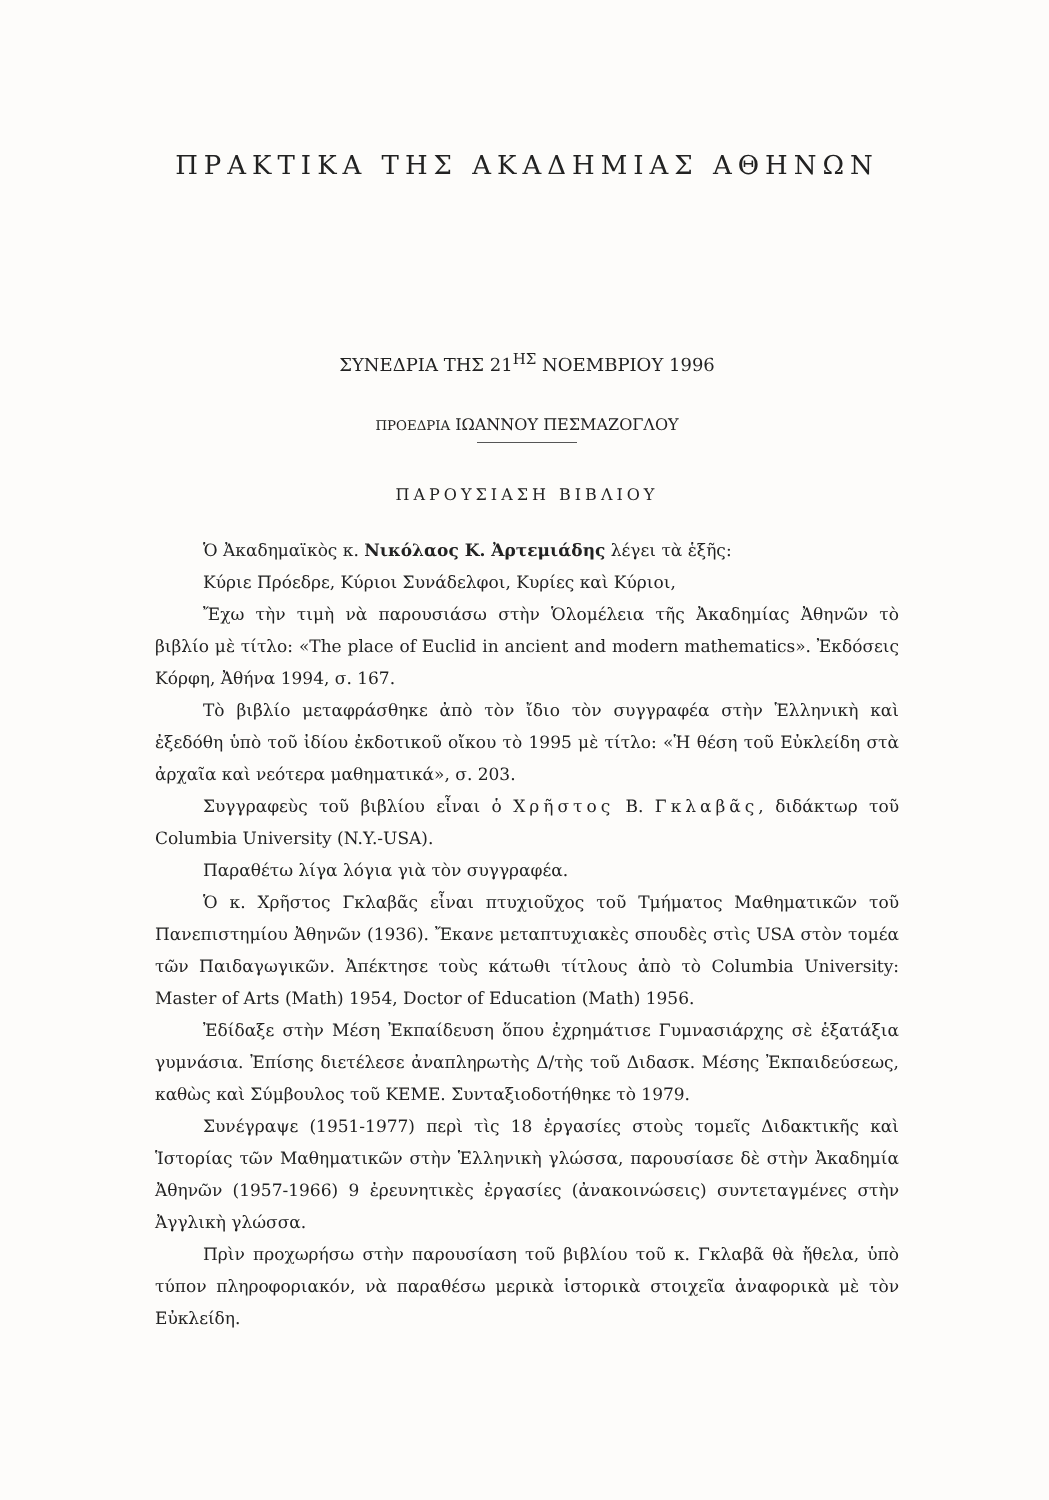ΠΡΑΚΤΙΚΑ ΤΗΣ ΑΚΑΔΗΜΙΑΣ ΑΘΗΝΩΝ
ΣΥΝΕΔΡΙΑ ΤΗΣ 21<sup>ΗΣ</sup> ΝΟΕΜΒΡΙΟΥ 1996
ΠΡΟΕΔΡΙΑ ΙΩΑΝΝΟΥ ΠΕΣΜΑΖΟΓΛΟΥ
ΠΑΡΟΥΣΙΑΣΗ ΒΙΒΛΙΟΥ
Ὁ Ἀκαδημαϊκὸς κ. Νικόλαος Κ. Ἀρτεμιάδης λέγει τὰ ἑξῆς:
Κύριε Πρόεδρε, Κύριοι Συνάδελφοι, Κυρίες καὶ Κύριοι,
Ἔχω τὴν τιμὴ νὰ παρουσιάσω στὴν Ὁλομέλεια τῆς Ἀκαδημίας Ἀθηνῶν τὸ βιβλίο μὲ τίτλο: «The place of Euclid in ancient and modern mathematics». Ἐκδόσεις Κόρφη, Ἀθήνα 1994, σ. 167.
Τὸ βιβλίο μεταφράσθηκε ἀπὸ τὸν ἴδιο τὸν συγγραφέα στὴν Ἑλληνικὴ καὶ ἐξεδόθη ὑπὸ τοῦ ἰδίου ἐκδοτικοῦ οἴκου τὸ 1995 μὲ τίτλο: «Ἡ θέση τοῦ Εὐκλείδη στὰ ἀρχαῖα καὶ νεότερα μαθηματικά», σ. 203.
Συγγραφεὺς τοῦ βιβλίου εἶναι ὁ Χρῆστος Β. Γκλαβᾶς, διδάκτωρ τοῦ Columbia University (N.Y.-USA).
Παραθέτω λίγα λόγια γιὰ τὸν συγγραφέα.
Ὁ κ. Χρῆστος Γκλαβᾶς εἶναι πτυχιοῦχος τοῦ Τμήματος Μαθηματικῶν τοῦ Πανεπιστημίου Ἀθηνῶν (1936). Ἔκανε μεταπτυχιακὲς σπουδὲς στὶς USA στὸν τομέα τῶν Παιδαγωγικῶν. Ἀπέκτησε τοὺς κάτωθι τίτλους ἀπὸ τὸ Columbia University: Master of Arts (Math) 1954, Doctor of Education (Math) 1956.
Ἐδίδαξε στὴν Μέση Ἐκπαίδευση ὅπου ἐχρημάτισε Γυμνασιάρχης σὲ ἑξατάξια γυμνάσια. Ἐπίσης διετέλεσε ἀναπληρωτὴς Δ/τὴς τοῦ Διδασκ. Μέσης Ἐκπαιδεύσεως, καθὼς καὶ Σύμβουλος τοῦ ΚΕΜΕ. Συνταξιοδοτήθηκε τὸ 1979.
Συνέγραψε (1951-1977) περὶ τὶς 18 ἐργασίες στοὺς τομεῖς Διδακτικῆς καὶ Ἱστορίας τῶν Μαθηματικῶν στὴν Ἑλληνικὴ γλώσσα, παρουσίασε δὲ στὴν Ἀκαδημία Ἀθηνῶν (1957-1966) 9 ἐρευνητικὲς ἐργασίες (ἀνακοινώσεις) συντεταγμένες στὴν Ἀγγλικὴ γλώσσα.
Πρὶν προχωρήσω στὴν παρουσίαση τοῦ βιβλίου τοῦ κ. Γκλαβᾶ θὰ ἤθελα, ὑπὸ τύπον πληροφοριακόν, νὰ παραθέσω μερικὰ ἱστορικὰ στοιχεῖα ἀναφορικὰ μὲ τὸν Εὐκλείδη.